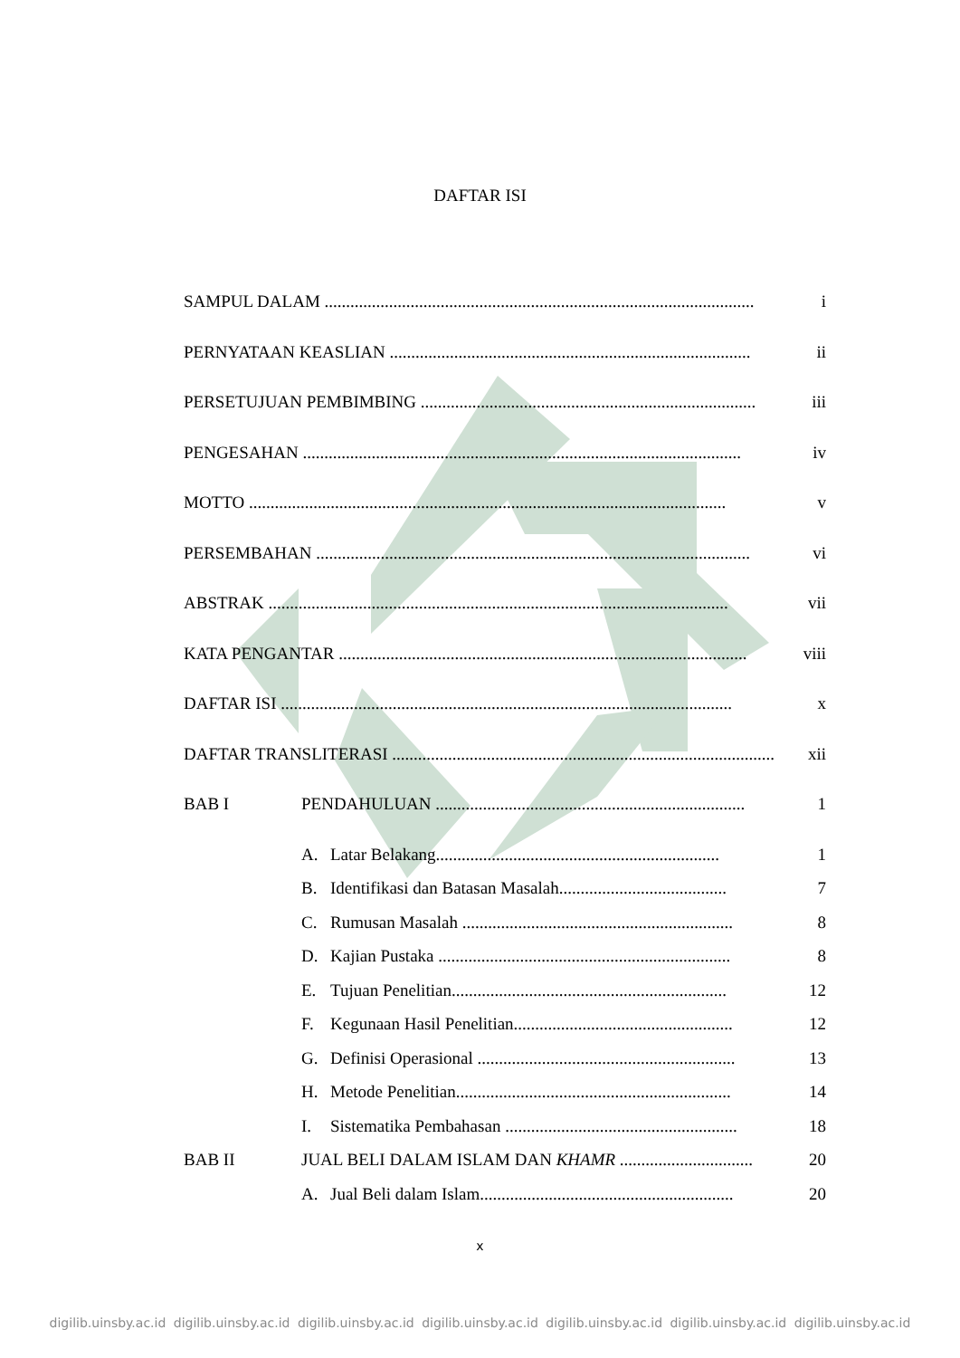DAFTAR ISI
SAMPUL DALAM .................................................................................................... i
PERNYATAAN KEASLIAN .................................................................................... ii
PERSETUJUAN PEMBIMBING .............................................................................. iii
PENGESAHAN ...................................................................................................... iv
MOTTO ............................................................................................................... v
PERSEMBAHAN ..................................................................................................... vi
ABSTRAK ........................................................................................................... vii
KATA PENGANTAR ............................................................................................... viii
DAFTAR ISI ......................................................................................................... x
DAFTAR TRANSLITERASI ......................................................................................... xii
BAB I PENDAHULUAN ........................................................................ 1
A. Latar Belakang.................................................................. 1
B. Identifikasi dan Batasan Masalah....................................... 7
C. Rumusan Masalah ............................................................... 8
D. Kajian Pustaka .................................................................... 8
E. Tujuan Penelitian................................................................ 12
F. Kegunaan Hasil Penelitian................................................... 12
G. Definisi Operasional ............................................................ 13
H. Metode Penelitian................................................................ 14
I. Sistematika Pembahasan ...................................................... 18
BAB II JUAL BELI DALAM ISLAM DAN KHAMR ............................... 20
A. Jual Beli dalam Islam........................................................... 20
x
digilib.uinsby.ac.id digilib.uinsby.ac.id digilib.uinsby.ac.id digilib.uinsby.ac.id digilib.uinsby.ac.id digilib.uinsby.ac.id digilib.uinsby.ac.id